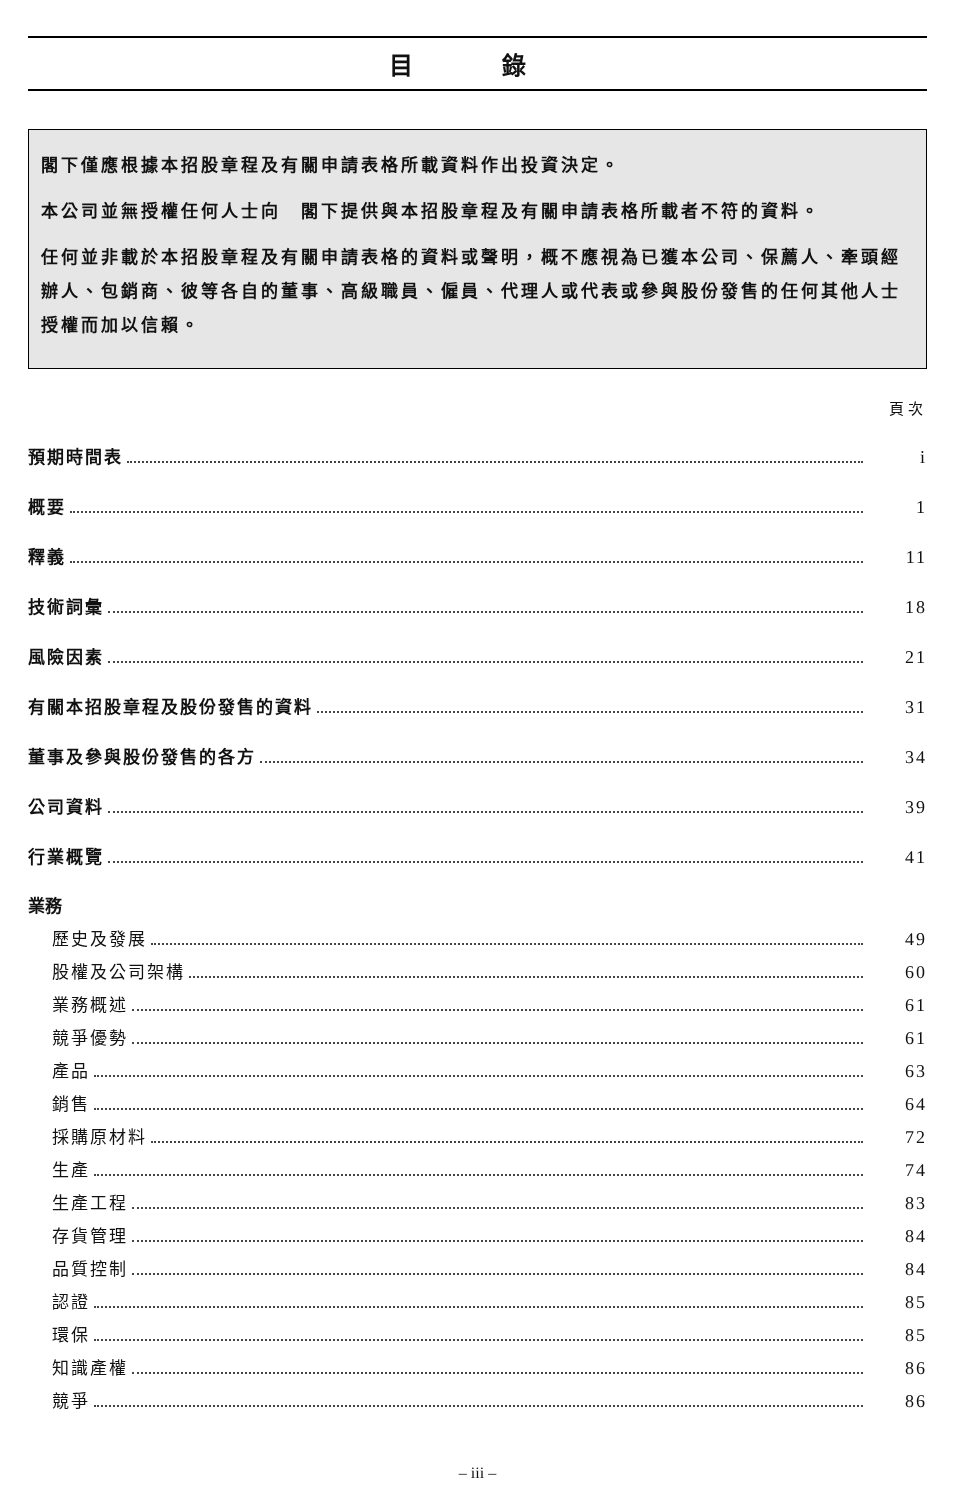目 錄
閣下僅應根據本招股章程及有關申請表格所載資料作出投資決定。
本公司並無授權任何人士向　閣下提供與本招股章程及有關申請表格所載者不符的資料。
任何並非載於本招股章程及有關申請表格的資料或聲明，概不應視為已獲本公司、保薦人、牽頭經辦人、包銷商、彼等各自的董事、高級職員、僱員、代理人或代表或參與股份發售的任何其他人士授權而加以信賴。
頁次
預期時間表 i
概要 1
釋義 11
技術詞彙 18
風險因素 21
有關本招股章程及股份發售的資料 31
董事及參與股份發售的各方 34
公司資料 39
行業概覽 41
業務
歷史及發展 49
股權及公司架構 60
業務概述 61
競爭優勢 61
產品 63
銷售 64
採購原材料 72
生產 74
生產工程 83
存貨管理 84
品質控制 84
認證 85
環保 85
知識產權 86
競爭 86
– iii –